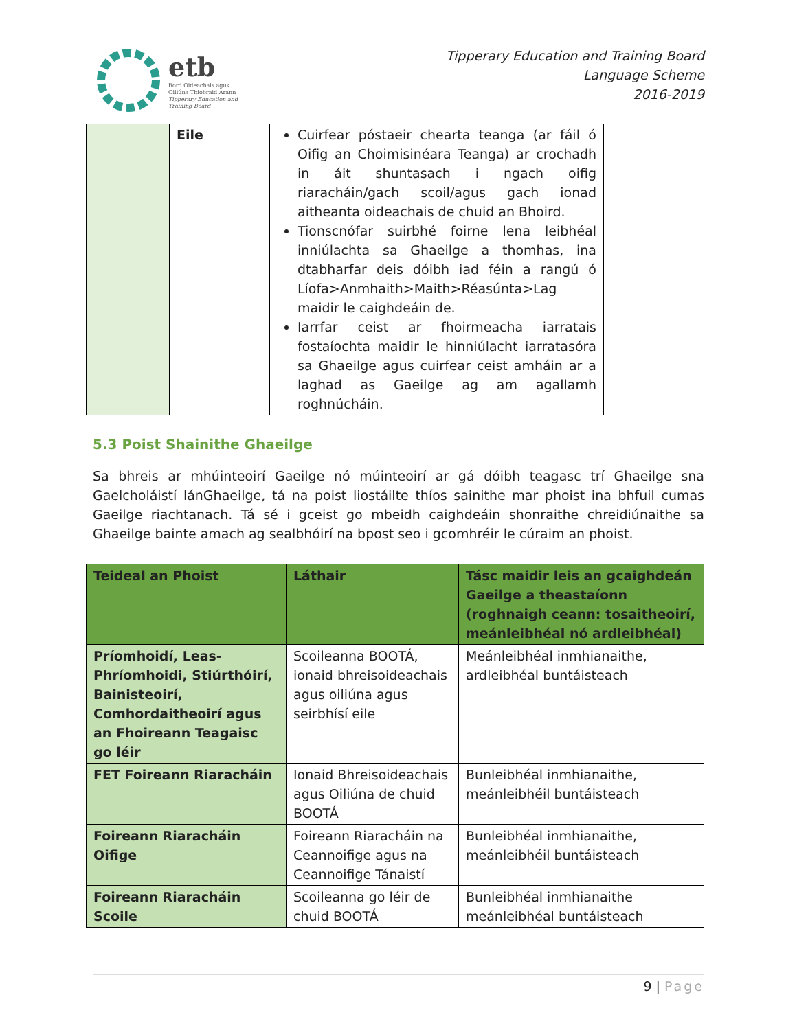etb
Bord Oideachais agus
Oiliúna Thiobraid Árann
Tipperary Education and
Training Board
Tipperary Education and Training Board
Language Scheme
2016-2019
| | Eile | Cuirfear póstaeir chearta teanga (ar fáil ó Oifig an Choimisinéara Teanga) ar crochadh in áit shuntasach i ngach oifig riaracháin/gach scoil/agus gach ionad aitheanta oideachais de chuid an Bhoird. Tionscnófar suirbhé foirne lena leibhéal inniúlachta sa Ghaeilge a thomhas, ina dtabharfar deis dóibh iad féin a rangú ó Líofa>Anmhaith>Maith>Réasúnta>Lag maidir le caighdeáin de. Iarrfar ceist ar fhoirmeacha iarratais fostaíochta maidir le hinniúlacht iarratasóra sa Ghaeilge agus cuirfear ceist amháin ar a laghad as Gaeilge ag am agallamh roghnúcháin. | |
5.3 Poist Shainithe Ghaeilge
Sa bhreis ar mhúinteoirí Gaeilge nó múinteoirí ar gá dóibh teagasc trí Ghaeilge sna Gaelcholáistí lánGhaeilge, tá na poist liostáilte thíos sainithe mar phoist ina bhfuil cumas Gaeilge riachtanach. Tá sé i gceist go mbeidh caighdeáin shonraithe chreidiúnaithe sa Ghaeilge bainte amach ag sealbhóirí na bpost seo i gcomhréir le cúraim an phoist.
| Teideal an Phoist | Láthair | Tásc maidir leis an gcaighdeán Gaeilge a theastaíonn (roghnaigh ceann: tosaitheoirí, meánleibhéal nó ardleibhéal) |
| --- | --- | --- |
| Príomhoidí, Leas-Phríomhoidi, Stiúrthóirí, Bainisteoirí, Comhordaitheoirí agus an Fhoireann Teagaisc go léir | Scoileanna BOOTÁ, ionaid bhreisoideachais agus oiliúna agus seirbhísí eile | Meánleibhéal inmhianaithe, ardleibhéal buntáisteach |
| FET Foireann Riaracháin | Ionaid Bhreisoideachais agus Oiliúna de chuid BOOTÁ | Bunleibhéal inmhianaithe, meánleibhéil buntáisteach |
| Foireann Riaracháin Oifige | Foireann Riaracháin na Ceannoifige agus na Ceannoifige Tánaistí | Bunleibhéal inmhianaithe, meánleibhéil buntáisteach |
| Foireann Riaracháin Scoile | Scoileanna go léir de chuid BOOTÁ | Bunleibhéal inmhianaithe meánleibhéal buntáisteach |
9 | Page